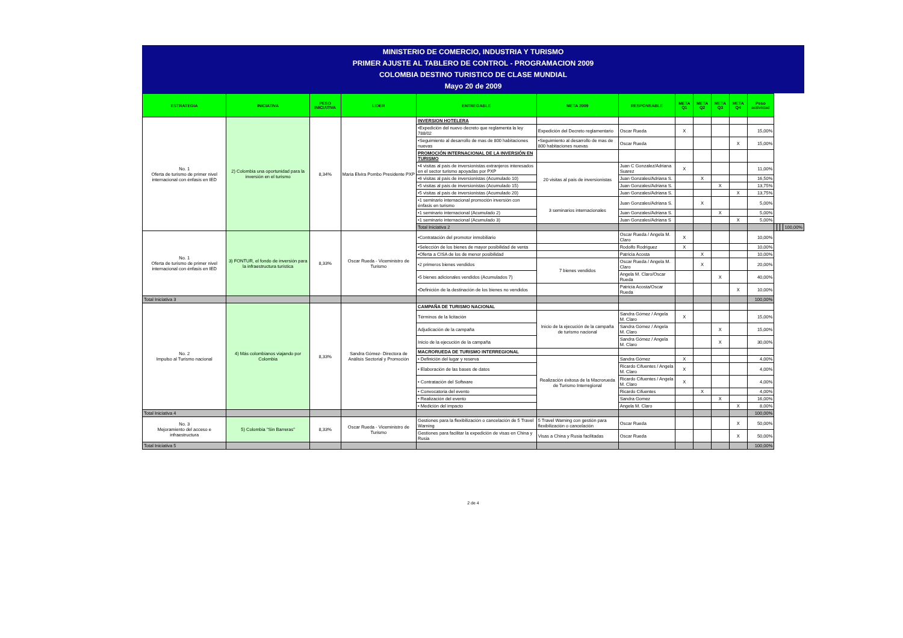MINISTERIO DE COMERCIO, INDUSTRIA Y TURISMO
PRIMER AJUSTE AL TABLERO DE CONTROL - PROGRAMACION 2009
COLOMBIA DESTINO TURISTICO DE CLASE MUNDIAL
Mayo 20 de 2009
| ESTRATEGIA | INICIATIVA | PESO INICIATIVA | LIDER | ENTREGABLE | META 2009 | RESPONSABLE | META Q1 | META Q2 | META Q3 | META Q4 | Peso actividad | | | | |
| --- | --- | --- | --- | --- | --- | --- | --- | --- | --- | --- | --- | --- | --- | --- | --- |
| No. 1 Oferta de turismo de primer nivel internacional con énfasis en IED | 2) Colombia una oportunidad para la inversión en el turismo | 8,34% | Maria Elvira Pombo Presidente PXP | INVERSION HOTELERA | | | | | | | | | | | |
| | | | | •Expedición del nuevo decreto que reglamenta la ley 788/02 | Expedición del Decreto reglamentario | Oscar Rueda | X | | | | 15,00% | | | | |
| | | | | •Seguimiento al desarrollo de mas de 800 habitaciones nuevas | •Seguimiento al desarrollo de mas de 800 habitaciones nuevas | Oscar Rueda | | | | X | 15,00% | | | | |
| | | | | PROMOCIÓN INTERNACIONAL DE LA INVERSIÓN EN TURISMO | | | | | | | | | | | |
| | | | | •4 visitas al país de inversionistas extranjeros interesados en el sector turismo apoyadas por PXP | 20 visitas al país de inversionistas | Juan C Gonzalez/Adriana Suarez | X | | | | 11,00% | | | | |
| | | | | •6 visitas al país de inversionistas (Acumulado 10) | | Juan Gonzales/Adriana S. | | X | | | 16,50% | | | | |
| | | | | •5 visitas al país de inversionistas (Acumulado 15) | | Juan Gonzales/Adriana S. | | | X | | 13,75% | | | | |
| | | | | •5 visitas al país de inversionistas (Acumulado 20) | | Juan Gonzales/Adriana S. | | | | X | 13,75% | | | | |
| | | | | •1 seminario internacional promoción inversión con énfasis en turismo | 3 seminarios internacionales | Juan Gonzales/Adriana S. | | X | | | 5,00% | | | | |
| | | | | •1 seminario internacional (Acumulado 2) | | Juan Gonzales/Adriana S. | | | X | | 5,00% | | | | |
| | | | | •1 seminario internacional (Acumulado 3) | | Juan Gonzales/Adriana S | | | | X | 5,00% | | | | |
| | | | | Total Iniciativa 2 | | | | | | | | | | | 100,00% |
| No. 1 Oferta de turismo de primer nivel internacional con énfasis en IED | 3) FONTUR, el fondo de inversión para la infraestructura turística | 8,33% | Oscar Rueda - Viceministro de Turismo | •Contratación del promotor inmobiliario | | Oscar Rueda / Angela M. Claro | X | | | | 10,00% | | | | |
| | | | | •Selección de los bienes de mayor posibilidad de venta | | Rodolfo Rodriguez | X | | | | 10,00% | | | | |
| | | | | •Oferta a CISA de los de menor posibilidad | | Patricia Acosta | | X | | | 10,00% | | | | |
| | | | | •2 primeros bienes vendidos | 7 bienes vendidos | Oscar Rueda / Angela M. Claro | | X | | | 20,00% | | | | |
| | | | | •5 bienes adicionales vendidos (Acumulados 7) | | Angela M. Claro/Oscar Rueda | | | X | | 40,00% | | | | |
| | | | | •Definición de la destinación de los bienes no vendidos | | Patricia Acosta/Oscar Rueda | | | | X | 10,00% | | | | |
| Total Iniciativa 3 | | | | | | | | | | | 100,00% | | | | |
| No. 2 Impulso al Turismo nacional | 4) Más colombianos viajando por Colombia | 8,33% | Sandra Gómez- Directora de Análisis Sectorial y Promoción | CAMPAÑA DE TURISMO NACIONAL | | | | | | | | | | | |
| | | | | Términos de la licitación | Inicio de la ejecución de la campaña de turismo nacional | Sandra Gómez / Angela M. Claro | X | | | | 15,00% | | | | |
| | | | | Adjudicación de la campaña | | Sandra Gómez / Angela M. Claro | | | X | | 15,00% | | | | |
| | | | | Inicio de la ejecución de la campaña | | Sandra Gómez / Angela M. Claro | | | X | | 30,00% | | | | |
| | | | | MACRORUEDA DE TURISMO INTERREGIONAL | | | | | | | | | | | |
| | | | | • Definición del lugar y reserva | Realización éxitosa de la Macrorueda de Turismo Interregional | Sandra Gómez | X | | | | 4,00% | | | | |
| | | | | • Elaboración de las bases de datos | | Ricardo Cifuentes / Angela M. Claro | X | | | | 4,00% | | | | |
| | | | | • Contratación del Software | | Ricardo Cifuentes / Angela M. Claro | X | | | | 4,00% | | | | |
| | | | | • Convocatoria del evento | | Ricardo Cifuentes | | X | | | 4,00% | | | | |
| | | | | • Realización del evento | | Sandra Gomez | | | X | | 16,00% | | | | |
| | | | | • Medición del impacto | | Angela M. Claro | | | | X | 8,00% | | | | |
| Total Iniciativa 4 | | | | | | | | | | | 100,00% | | | | |
| No. 3 Mejoramiento del acceso e infraestructura | 5) Colombia "Sin Barreras" | 8,33% | Oscar Rueda - Viceministro de Turismo | Gestiones para la flexibilización o cancelación de 5 Travel Warning | 5 Travel Warning con gestión para flexibilización o cancelación | Oscar Rueda | | | | X | 50,00% | | | | |
| | | | | Gestiones para facilitar la expedición de visas en China y Rusia | Visas a China y Rusia facilitadas | Oscar Rueda | | | | X | 50,00% | | | | |
| Total Iniciativa 5 | | | | | | | | | | | 100,00% | | | | |
2 de 4